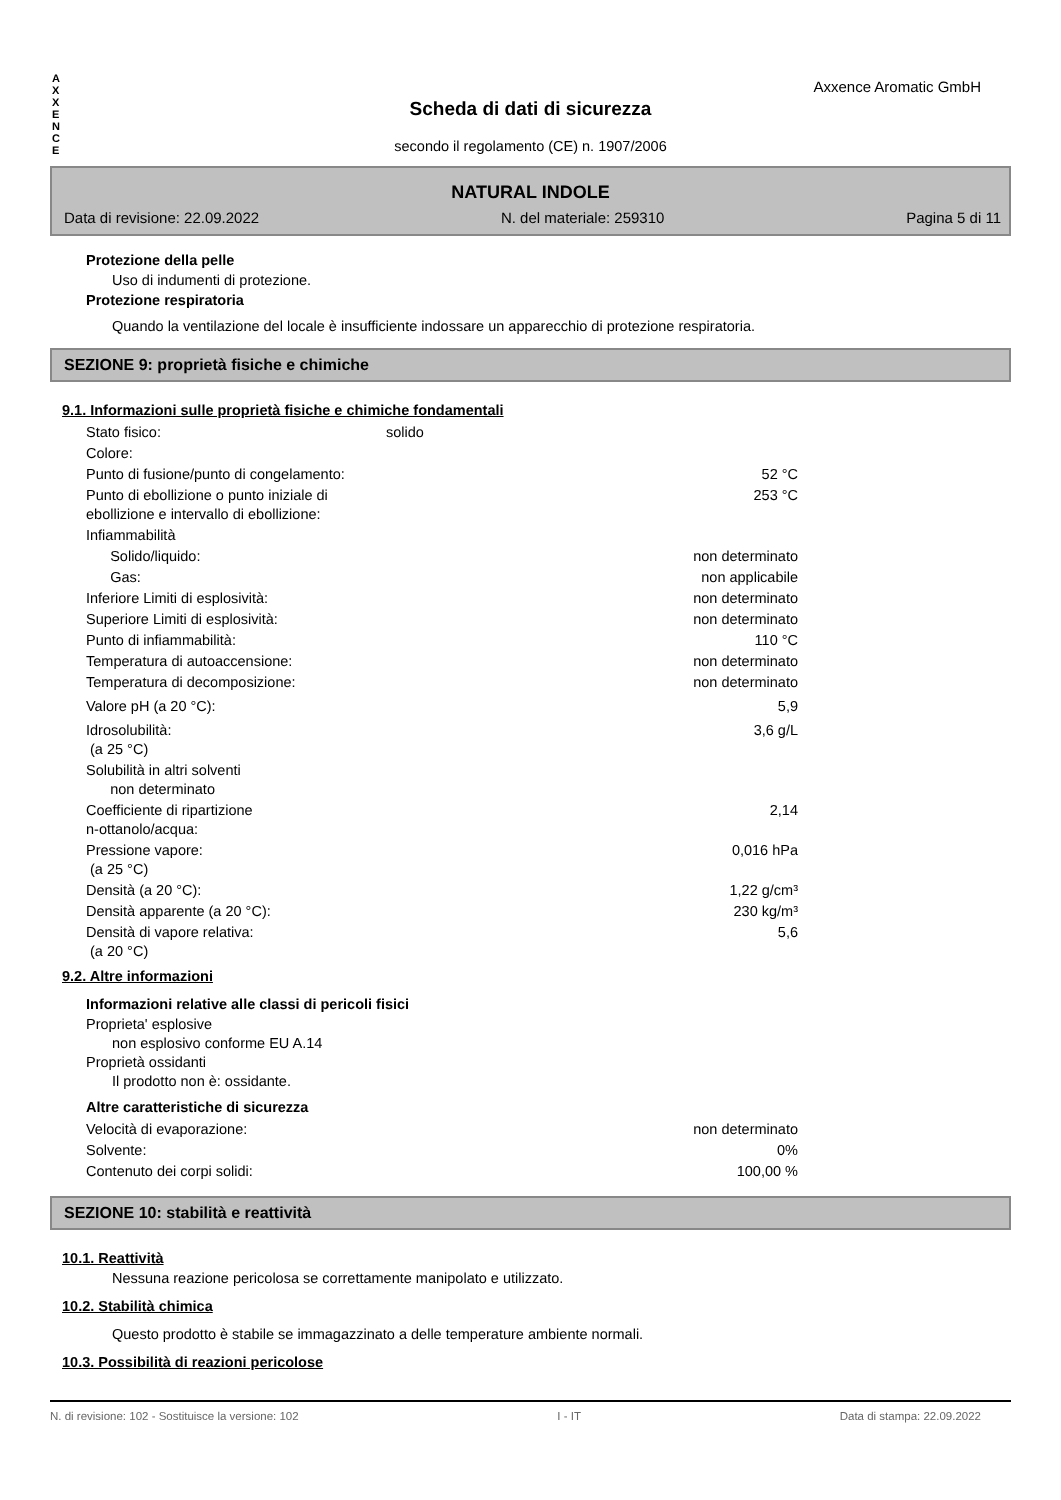A
X
X
E
N
C
E
Axxence Aromatic GmbH
Scheda di dati di sicurezza
secondo il regolamento (CE) n. 1907/2006
NATURAL INDOLE
Data di revisione: 22.09.2022 N. del materiale: 259310 Pagina 5 di 11
Protezione della pelle
Uso di indumenti di protezione.
Protezione respiratoria
Quando la ventilazione del locale è insufficiente indossare un apparecchio di protezione respiratoria.
SEZIONE 9: proprietà fisiche e chimiche
9.1. Informazioni sulle proprietà fisiche e chimiche fondamentali
| Stato fisico: | solido | |
| Colore: | | |
| Punto di fusione/punto di congelamento: | | 52 °C |
| Punto di ebollizione o punto iniziale di ebollizione e intervallo di ebollizione: | | 253 °C |
| Infiammabilità | | |
| Solido/liquido: | | non determinato |
| Gas: | | non applicabile |
| Inferiore Limiti di esplosività: | | non determinato |
| Superiore Limiti di esplosività: | | non determinato |
| Punto di infiammabilità: | | 110 °C |
| Temperatura di autoaccensione: | | non determinato |
| Temperatura di decomposizione: | | non determinato |
| Valore pH (a 20 °C): | | 5,9 |
| Idrosolubilità: (a 25 °C) | | 3,6 g/L |
| Solubilità in altri solventi non determinato | | |
| Coefficiente di ripartizione n-ottanolo/acqua: | | 2,14 |
| Pressione vapore: (a 25 °C) | | 0,016 hPa |
| Densità (a 20 °C): | | 1,22 g/cm³ |
| Densità apparente (a 20 °C): | | 230 kg/m³ |
| Densità di vapore relativa: (a 20 °C) | | 5,6 |
9.2. Altre informazioni
Informazioni relative alle classi di pericoli fisici
Proprieta' esplosive
non esplosivo conforme EU A.14
Proprietà ossidanti
Il prodotto non è: ossidante.
Altre caratteristiche di sicurezza
| Velocità di evaporazione: | non determinato |
| Solvente: | 0% |
| Contenuto dei corpi solidi: | 100,00 % |
SEZIONE 10: stabilità e reattività
10.1. Reattività
Nessuna reazione pericolosa se correttamente manipolato e utilizzato.
10.2. Stabilità chimica
Questo prodotto è stabile se immagazzinato a delle temperature ambiente normali.
10.3. Possibilità di reazioni pericolose
N. di revisione: 102 - Sostituisce la versione: 102 I - IT Data di stampa: 22.09.2022